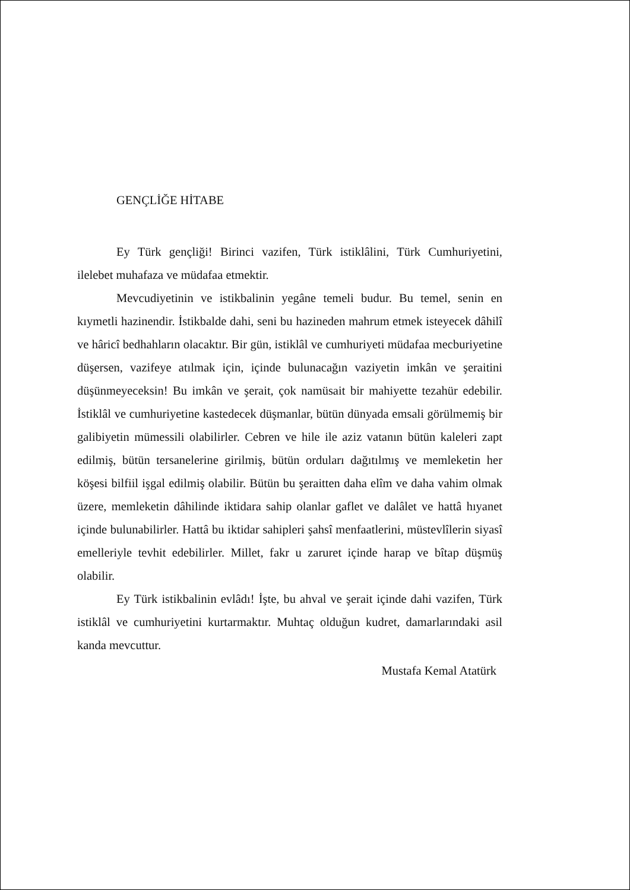GENÇLİĞE HİTABE
Ey Türk gençliği! Birinci vazifen, Türk istiklâlini, Türk Cumhuriyetini, ilelebet muhafaza ve müdafaa etmektir.
Mevcudiyetinin ve istikbalinin yegâne temeli budur. Bu temel, senin en kıymetli hazinendir. İstikbalde dahi, seni bu hazineden mahrum etmek isteyecek dâhilî ve hâricî bedhahların olacaktır. Bir gün, istiklâl ve cumhuriyeti müdafaa mecburiyetine düşersen, vazifeye atılmak için, içinde bulunacağın vaziyetin imkân ve şeraitini düşünmeyeceksin! Bu imkân ve şerait, çok namüsait bir mahiyette tezahür edebilir. İstiklâl ve cumhuriyetine kastedecek düşmanlar, bütün dünyada emsali görülmemiş bir galibiyetin mümessili olabilirler. Cebren ve hile ile aziz vatanın bütün kaleleri zapt edilmiş, bütün tersanelerine girilmiş, bütün orduları dağıtılmış ve memleketin her köşesi bilfiil işgal edilmiş olabilir. Bütün bu şeraitten daha elîm ve daha vahim olmak üzere, memleketin dâhilinde iktidara sahip olanlar gaflet ve dalâlet ve hattâ hıyanet içinde bulunabilirler. Hattâ bu iktidar sahipleri şahsî menfaatlerini, müstevlîlerin siyasî emelleriyle tevhit edebilirler. Millet, fakr u zaruret içinde harap ve bîtap düşmüş olabilir.
Ey Türk istikbalinin evlâdı! İşte, bu ahval ve şerait içinde dahi vazifen, Türk istiklâl ve cumhuriyetini kurtarmaktır. Muhtaç olduğun kudret, damarlarındaki asil kanda mevcuttur.
Mustafa Kemal Atatürk